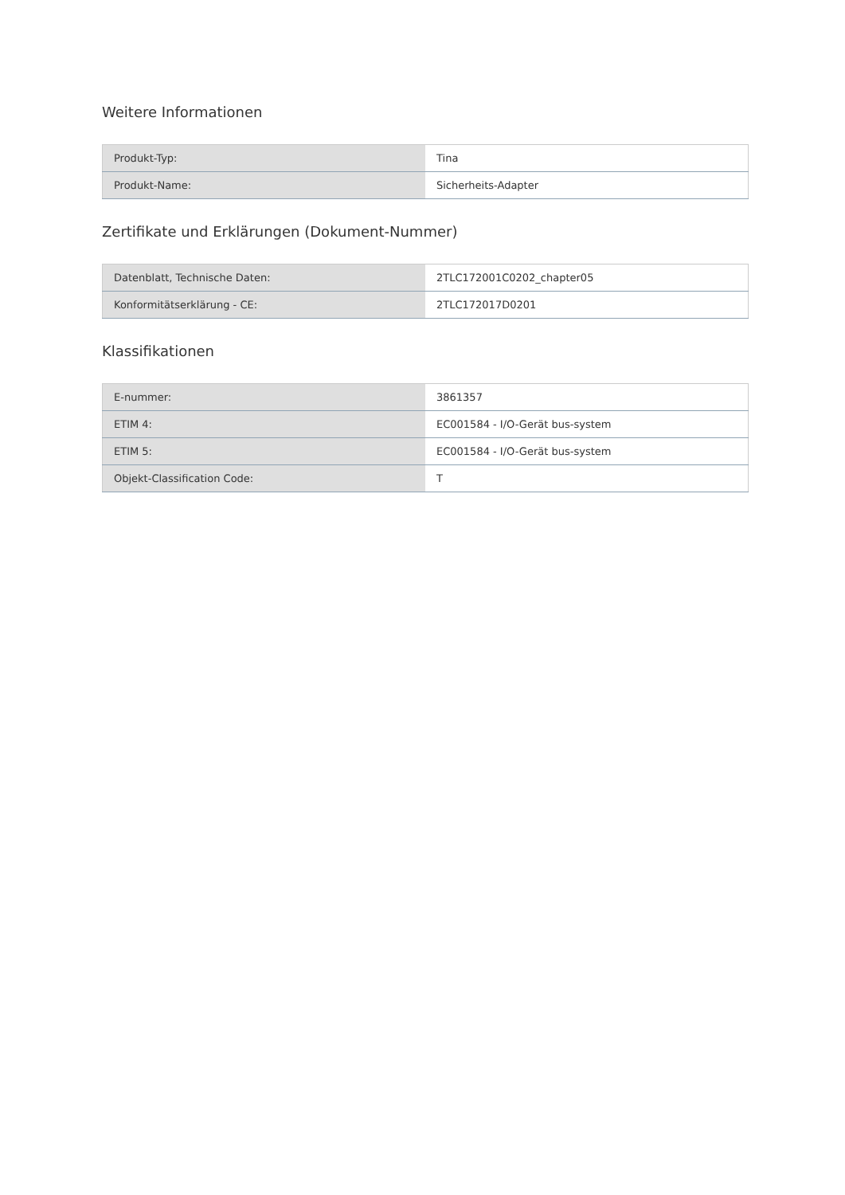Weitere Informationen
| Produkt-Typ: | Tina |
| Produkt-Name: | Sicherheits-Adapter |
Zertifikate und Erklärungen (Dokument-Nummer)
| Datenblatt, Technische Daten: | 2TLC172001C0202_chapter05 |
| Konformitätserklärung - CE: | 2TLC172017D0201 |
Klassifikationen
| E-nummer: | 3861357 |
| ETIM 4: | EC001584 - I/O-Gerät bus-system |
| ETIM 5: | EC001584 - I/O-Gerät bus-system |
| Objekt-Classification Code: | T |